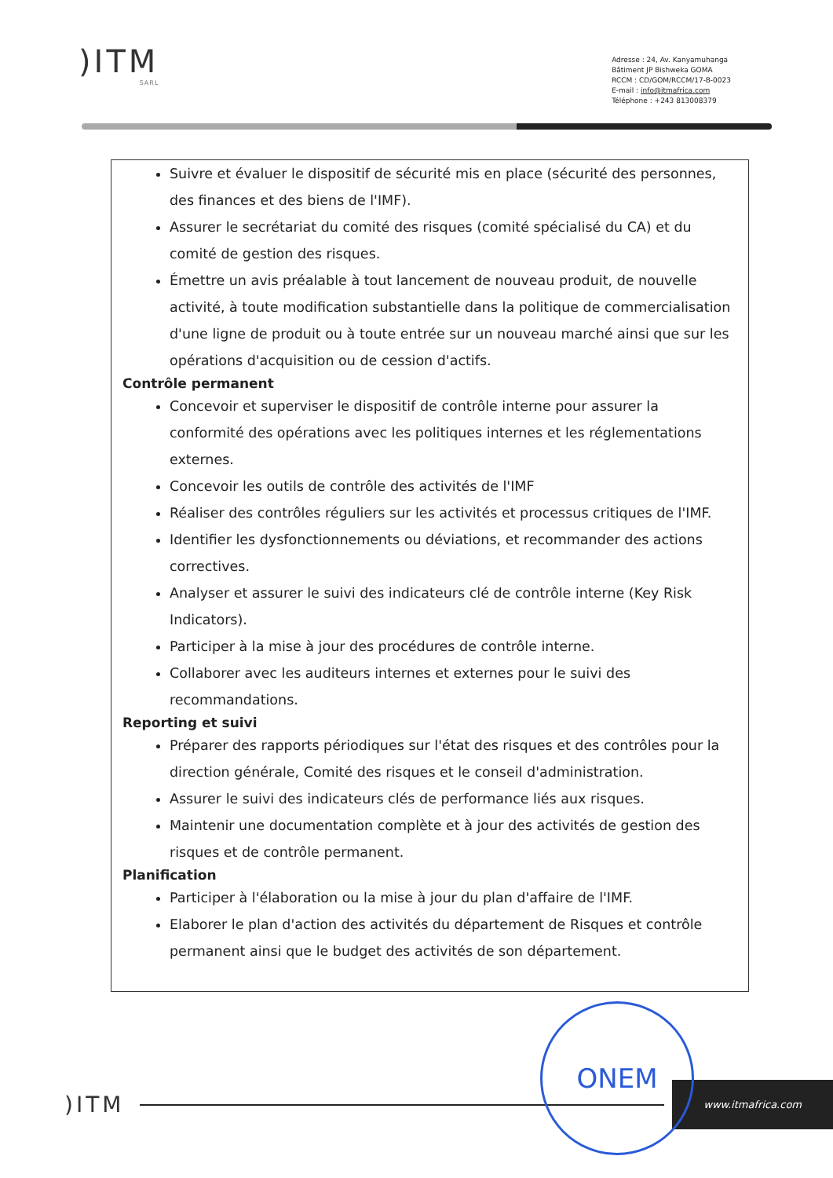)ITM
SARL
Adresse : 24, Av. Kanyamuhanga
Bâtiment JP Bishweka GOMA
RCCM : CD/GOM/RCCM/17-B-0023
E-mail : info@itmafrica.com
Téléphone : +243 813008379
Suivre et évaluer le dispositif de sécurité mis en place (sécurité des personnes, des finances et des biens de l'IMF).
Assurer le secrétariat du comité des risques (comité spécialisé du CA) et du comité de gestion des risques.
Émettre un avis préalable à tout lancement de nouveau produit, de nouvelle activité, à toute modification substantielle dans la politique de commercialisation d'une ligne de produit ou à toute entrée sur un nouveau marché ainsi que sur les opérations d'acquisition ou de cession d'actifs.
Contrôle permanent
Concevoir et superviser le dispositif de contrôle interne pour assurer la conformité des opérations avec les politiques internes et les réglementations externes.
Concevoir les outils de contrôle des activités de l'IMF
Réaliser des contrôles réguliers sur les activités et processus critiques de l'IMF.
Identifier les dysfonctionnements ou déviations, et recommander des actions correctives.
Analyser et assurer le suivi des indicateurs clé de contrôle interne (Key Risk Indicators).
Participer à la mise à jour des procédures de contrôle interne.
Collaborer avec les auditeurs internes et externes pour le suivi des recommandations.
Reporting et suivi
Préparer des rapports périodiques sur l'état des risques et des contrôles pour la direction générale, Comité des risques et le conseil d'administration.
Assurer le suivi des indicateurs clés de performance liés aux risques.
Maintenir une documentation complète et à jour des activités de gestion des risques et de contrôle permanent.
Planification
Participer à l'élaboration ou la mise à jour du plan d'affaire de l'IMF.
Elaborer le plan d'action des activités du département de Risques et contrôle permanent ainsi que le budget des activités de son département.
)ITM
www.itmafrica.com
ONEM